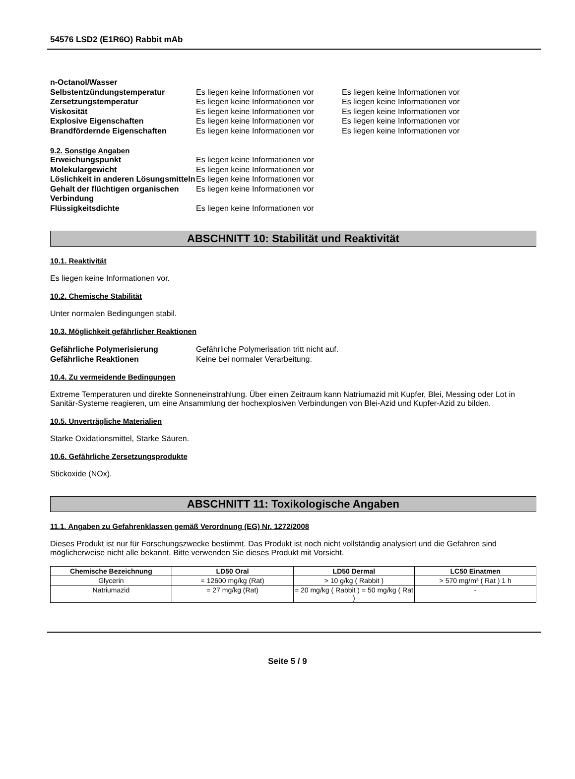54576 LSD2 (E1R6O) Rabbit mAb
n-Octanol/Wasser
Selbstentzündungstemperatur Es liegen keine Informationen vor
Es liegen keine Informationen vor
Zersetzungstemperatur Es liegen keine Informationen vor
Es liegen keine Informationen vor
Viskosität Es liegen keine Informationen vor
Es liegen keine Informationen vor
Explosive Eigenschaften Es liegen keine Informationen vor
Es liegen keine Informationen vor
Brandfördernde Eigenschaften Es liegen keine Informationen vor
Es liegen keine Informationen vor
9.2. Sonstige Angaben
Erweichungspunkt Es liegen keine Informationen vor
Molekulargewicht Es liegen keine Informationen vor
Löslichkeit in anderen Lösungsmitteln
Es liegen keine Informationen vor
Gehalt der flüchtigen organischen Verbindung
Es liegen keine Informationen vor
Flüssigkeitsdichte Es liegen keine Informationen vor
ABSCHNITT 10: Stabilität und Reaktivität
10.1. Reaktivität
Es liegen keine Informationen vor.
10.2. Chemische Stabilität
Unter normalen Bedingungen stabil.
10.3. Möglichkeit gefährlicher Reaktionen
Gefährliche Polymerisierung Gefährliche Polymerisation tritt nicht auf.
Gefährliche Reaktionen Keine bei normaler Verarbeitung.
10.4. Zu vermeidende Bedingungen
Extreme Temperaturen und direkte Sonneneinstrahlung. Über einen Zeitraum kann Natriumazid mit Kupfer, Blei, Messing oder Lot in Sanitär-Systeme reagieren, um eine Ansammlung der hochexplosiven Verbindungen von Blei-Azid und Kupfer-Azid zu bilden.
10.5. Unverträgliche Materialien
Starke Oxidationsmittel, Starke Säuren.
10.6. Gefährliche Zersetzungsprodukte
Stickoxide (NOx).
ABSCHNITT 11: Toxikologische Angaben
11.1. Angaben zu Gefahrenklassen gemäß Verordnung (EG) Nr. 1272/2008
Dieses Produkt ist nur für Forschungszwecke bestimmt. Das Produkt ist noch nicht vollständig analysiert und die Gefahren sind möglicherweise nicht alle bekannt. Bitte verwenden Sie dieses Produkt mit Vorsicht.
| Chemische Bezeichnung | LD50 Oral | LD50 Dermal | LC50 Einatmen |
| --- | --- | --- | --- |
| Glycerin | = 12600 mg/kg (Rat) | > 10 g/kg ( Rabbit ) | > 570 mg/m³ ( Rat ) 1 h |
| Natriumazid | = 27 mg/kg (Rat) | = 20 mg/kg ( Rabbit ) = 50 mg/kg ( Rat ) | - |
Seite 5 / 9